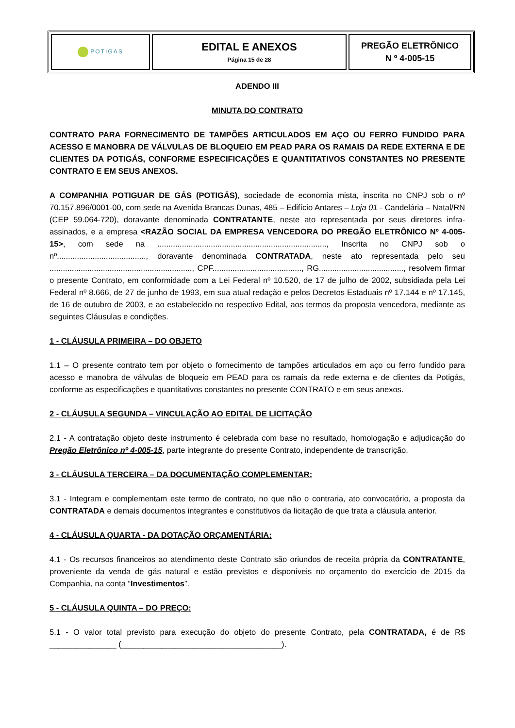| POTIGAS | EDITAL E ANEXOS Página 15 de 28 | PREGÃO ELETRÔNICO N º 4-005-15 |
ADENDO III
MINUTA DO CONTRATO
CONTRATO PARA FORNECIMENTO DE TAMPÕES ARTICULADOS EM AÇO OU FERRO FUNDIDO PARA ACESSO E MANOBRA DE VÁLVULAS DE BLOQUEIO EM PEAD PARA OS RAMAIS DA REDE EXTERNA E DE CLIENTES DA POTIGÁS, CONFORME ESPECIFICAÇÕES E QUANTITATIVOS CONSTANTES NO PRESENTE CONTRATO E EM SEUS ANEXOS.
A COMPANHIA POTIGUAR DE GÁS (POTIGÁS), sociedade de economia mista, inscrita no CNPJ sob o nº 70.157.896/0001-00, com sede na Avenida Brancas Dunas, 485 – Edifício Antares – Loja 01 - Candelária – Natal/RN (CEP 59.064-720), doravante denominada CONTRATANTE, neste ato representada por seus diretores infra-assinados, e a empresa <RAZÃO SOCIAL DA EMPRESA VENCEDORA DO PREGÃO ELETRÔNICO Nº 4-005-15>, com sede na ............................................................................, Inscrita no CNPJ sob o nº........................................, doravante denominada CONTRATADA, neste ato representada pelo seu ................................................................, CPF........................................, RG......................................, resolvem firmar o presente Contrato, em conformidade com a Lei Federal nº 10.520, de 17 de julho de 2002, subsidiada pela Lei Federal nº 8.666, de 27 de junho de 1993, em sua atual redação e pelos Decretos Estaduais nº 17.144 e nº 17.145, de 16 de outubro de 2003, e ao estabelecido no respectivo Edital, aos termos da proposta vencedora, mediante as seguintes Cláusulas e condições.
1 - CLÁUSULA PRIMEIRA – DO OBJETO
1.1 – O presente contrato tem por objeto o fornecimento de tampões articulados em aço ou ferro fundido para acesso e manobra de válvulas de bloqueio em PEAD para os ramais da rede externa e de clientes da Potigás, conforme as especificações e quantitativos constantes no presente CONTRATO e em seus anexos.
2 - CLÁUSULA SEGUNDA – VINCULAÇÃO AO EDITAL DE LICITAÇÃO
2.1 - A contratação objeto deste instrumento é celebrada com base no resultado, homologação e adjudicação do Pregão Eletrônico nº 4-005-15, parte integrante do presente Contrato, independente de transcrição.
3 - CLÁUSULA TERCEIRA – DA DOCUMENTAÇÃO COMPLEMENTAR:
3.1 - Integram e complementam este termo de contrato, no que não o contraria, ato convocatório, a proposta da CONTRATADA e demais documentos integrantes e constitutivos da licitação de que trata a cláusula anterior.
4 - CLÁUSULA QUARTA - DA DOTAÇÃO ORÇAMENTÁRIA:
4.1 - Os recursos financeiros ao atendimento deste Contrato são oriundos de receita própria da CONTRATANTE, proveniente da venda de gás natural e estão previstos e disponíveis no orçamento do exercício de 2015 da Companhia, na conta “Investimentos”.
5 - CLÁUSULA QUINTA – DO PREÇO:
5.1 - O valor total previsto para execução do objeto do presente Contrato, pela CONTRATADA, é de R$ _______________ (____________________________________).